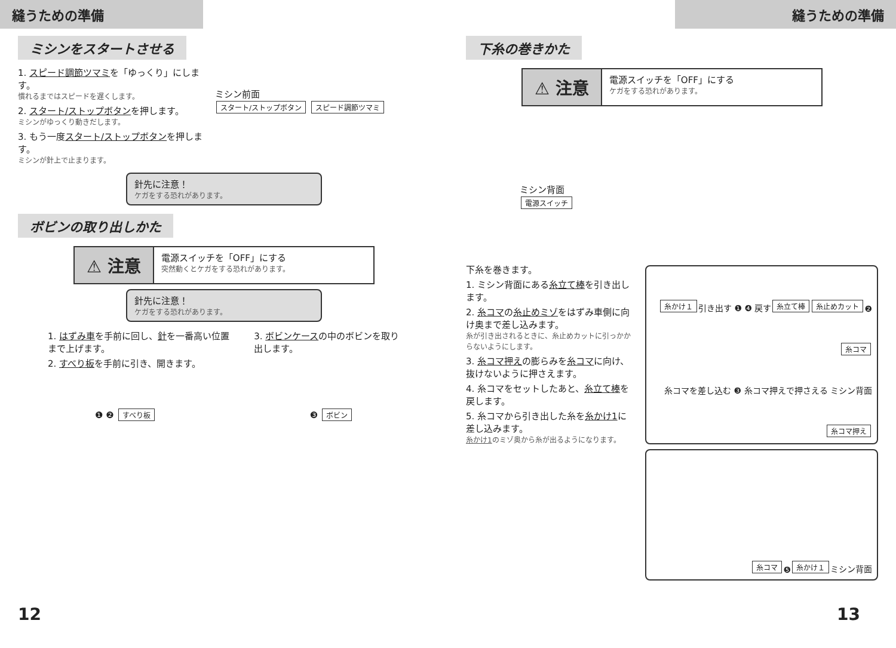縫うための準備
ミシンをスタートさせる
1. スピード調節ツマミを「ゆっくり」にします。
慣れるまではスピードを遅くします。
2. スタート/ストップボタンを押します。
ミシンがゆっくり動きだします。
3. もう一度スタート/ストップボタンを押します。
ミシンが針上で止まります。
ミシン前面
スタート/ストップボタン スピード調節ツマミ
針先に注意！
ケガをする恐れがあります。
ボビンの取り出しかた
⚠ 注意
電源スイッチを「OFF」にする
突然動くとケガをする恐れがあります。
針先に注意！
ケガをする恐れがあります。
1. はずみ車を手前に回し、針を一番高い位置まで上げます。
2. すべり板を手前に引き、開きます。
3. ボビンケースの中のボビンを取り出します。
❶ ❷ すべり板 ❸ ボビン
12
縫うための準備
下糸の巻きかた
⚠ 注意
電源スイッチを「OFF」にする
ケガをする恐れがあります。
ミシン背面
電源スイッチ
下糸を巻きます。
1. ミシン背面にある糸立て棒を引き出します。
2. 糸コマの糸止めミゾをはずみ車側に向け奥まで差し込みます。
糸が引き出されるときに、糸止めカットに引っかからないようにします。
3. 糸コマ押えの膨らみを糸コマに向け、抜けないように押さえます。
4. 糸コマをセットしたあと、糸立て棒を戻します。
5. 糸コマから引き出した糸を糸かけ1に差し込みます。
糸かけ1のミゾ奥から糸が出るようになります。
糸かけ１ 引き出す ❶ ❹ 戻す 糸立て棒 糸止めカット ❷ 糸コマ 糸コマを差し込む ❸ 糸コマ押えで押さえる ミシン背面 糸コマ押え
糸コマ ❺ 糸かけ１ ミシン背面
13